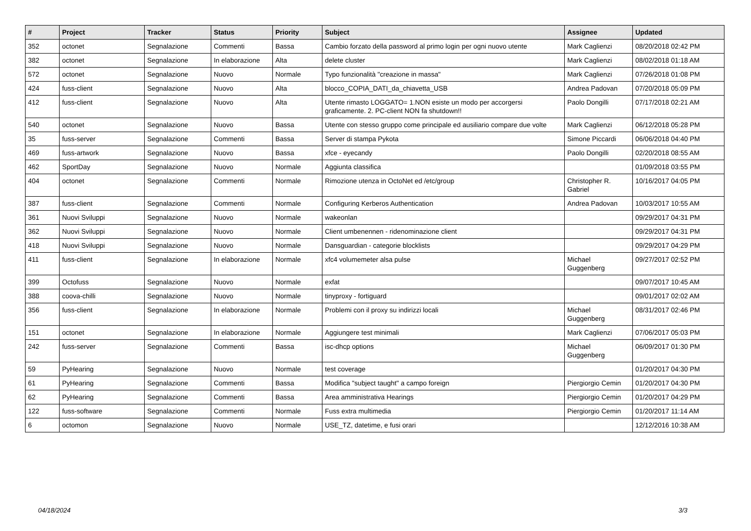| # | Project | Tracker | Status | Priority | Subject | Assignee | Updated |
| --- | --- | --- | --- | --- | --- | --- | --- |
| 352 | octonet | Segnalazione | Commenti | Bassa | Cambio forzato della password al primo login per ogni nuovo utente | Mark Caglienzi | 08/20/2018 02:42 PM |
| 382 | octonet | Segnalazione | In elaborazione | Alta | delete cluster | Mark Caglienzi | 08/02/2018 01:18 AM |
| 572 | octonet | Segnalazione | Nuovo | Normale | Typo funzionalità "creazione in massa" | Mark Caglienzi | 07/26/2018 01:08 PM |
| 424 | fuss-client | Segnalazione | Nuovo | Alta | blocco_COPIA_DATI_da_chiavetta_USB | Andrea Padovan | 07/20/2018 05:09 PM |
| 412 | fuss-client | Segnalazione | Nuovo | Alta | Utente rimasto LOGGATO= 1.NON esiste un modo per accorgersi graficamente. 2. PC-client NON fa shutdown!! | Paolo Dongilli | 07/17/2018 02:21 AM |
| 540 | octonet | Segnalazione | Nuovo | Bassa | Utente con stesso gruppo come principale ed ausiliario compare due volte | Mark Caglienzi | 06/12/2018 05:28 PM |
| 35 | fuss-server | Segnalazione | Commenti | Bassa | Server di stampa Pykota | Simone Piccardi | 06/06/2018 04:40 PM |
| 469 | fuss-artwork | Segnalazione | Nuovo | Bassa | xfce - eyecandy | Paolo Dongilli | 02/20/2018 08:55 AM |
| 462 | SportDay | Segnalazione | Nuovo | Normale | Aggiunta classifica | | 01/09/2018 03:55 PM |
| 404 | octonet | Segnalazione | Commenti | Normale | Rimozione utenza in OctoNet ed /etc/group | Christopher R. Gabriel | 10/16/2017 04:05 PM |
| 387 | fuss-client | Segnalazione | Commenti | Normale | Configuring Kerberos Authentication | Andrea Padovan | 10/03/2017 10:55 AM |
| 361 | Nuovi Sviluppi | Segnalazione | Nuovo | Normale | wakeonlan | | 09/29/2017 04:31 PM |
| 362 | Nuovi Sviluppi | Segnalazione | Nuovo | Normale | Client umbenennen - ridenominazione client | | 09/29/2017 04:31 PM |
| 418 | Nuovi Sviluppi | Segnalazione | Nuovo | Normale | Dansguardian - categorie blocklists | | 09/29/2017 04:29 PM |
| 411 | fuss-client | Segnalazione | In elaborazione | Normale | xfc4 volumemeter alsa pulse | Michael Guggenberg | 09/27/2017 02:52 PM |
| 399 | Octofuss | Segnalazione | Nuovo | Normale | exfat | | 09/07/2017 10:45 AM |
| 388 | coova-chilli | Segnalazione | Nuovo | Normale | tinyproxy - fortiguard | | 09/01/2017 02:02 AM |
| 356 | fuss-client | Segnalazione | In elaborazione | Normale | Problemi con il proxy su indirizzi locali | Michael Guggenberg | 08/31/2017 02:46 PM |
| 151 | octonet | Segnalazione | In elaborazione | Normale | Aggiungere test minimali | Mark Caglienzi | 07/06/2017 05:03 PM |
| 242 | fuss-server | Segnalazione | Commenti | Bassa | isc-dhcp options | Michael Guggenberg | 06/09/2017 01:30 PM |
| 59 | PyHearing | Segnalazione | Nuovo | Normale | test coverage | | 01/20/2017 04:30 PM |
| 61 | PyHearing | Segnalazione | Commenti | Bassa | Modifica "subject taught" a campo foreign | Piergiorgio Cemin | 01/20/2017 04:30 PM |
| 62 | PyHearing | Segnalazione | Commenti | Bassa | Area amministrativa Hearings | Piergiorgio Cemin | 01/20/2017 04:29 PM |
| 122 | fuss-software | Segnalazione | Commenti | Normale | Fuss extra multimedia | Piergiorgio Cemin | 01/20/2017 11:14 AM |
| 6 | octomon | Segnalazione | Nuovo | Normale | USE_TZ, datetime, e fusi orari | | 12/12/2016 10:38 AM |
04/18/2024 3/3